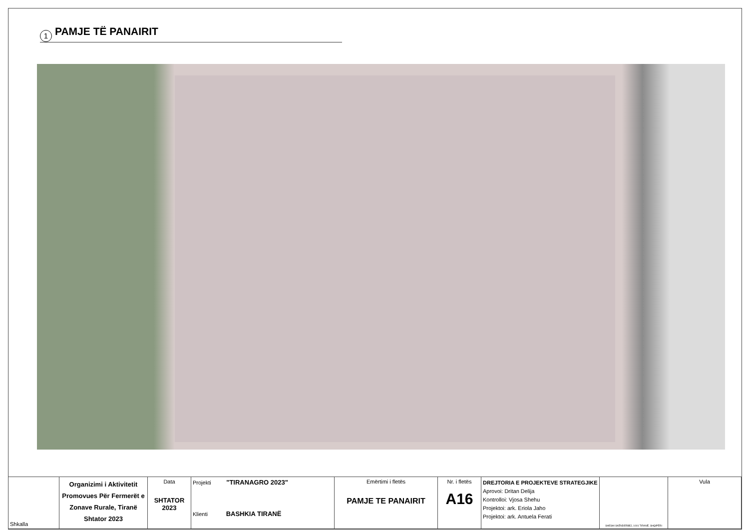1 PAMJE TË PANAIRIT
| Shkalla | Organizimi i Aktivitetit Promovues Për Fermerët e Zonave Rurale, Tiranë Shtator 2023 | Data SHTATOR 2023 | Projekti "TIRANAGRO 2023" Klienti BASHKIA TIRANË | Emërtimi i fletës PAMJE TE PANAIRIT | Nr. i fletës A16 | DREJTORIA E PROJEKTEVE STRATEGJIKE Aprovoi: Dritan Delija Kontrolloi: Vjosa Shehu Projektoi: ark. Eriola Jaho Projektoi: ark. Antuela Ferati | SHESHI SKËNDERBEJ, 1001 TIRANË, SHQIPËRI | Vula |